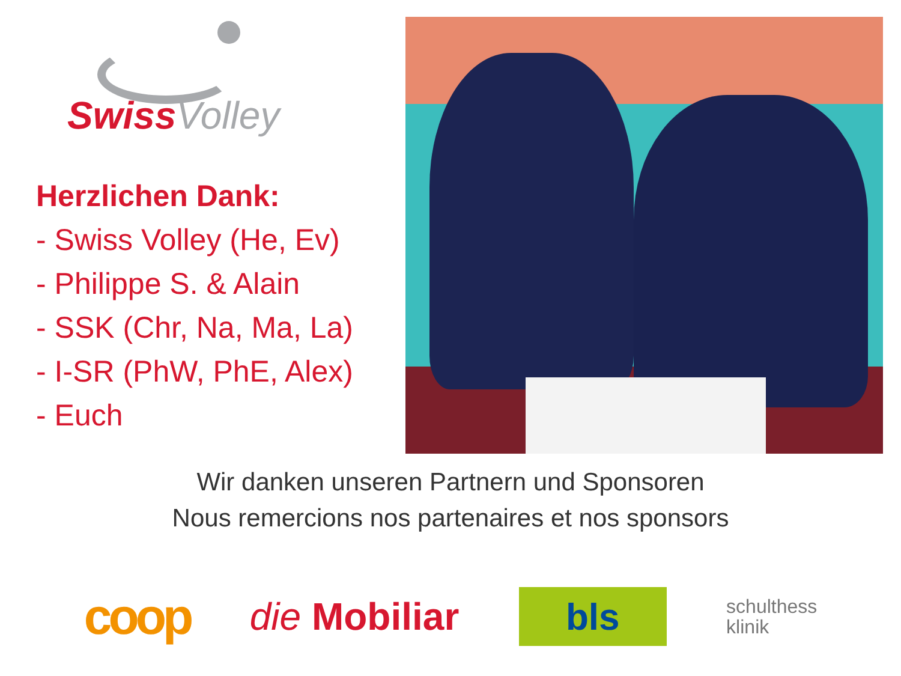Swiss Volley
Herzlichen Dank:
- Swiss Volley (He, Ev)
- Philippe S. & Alain
- SSK (Chr, Na, Ma, La)
- I-SR (PhW, PhE, Alex)
- Euch
Wir danken unseren Partnern und Sponsoren
Nous remercions nos partenaires et nos sponsors
coop
die Mobiliar
bls
schulthess
klinik